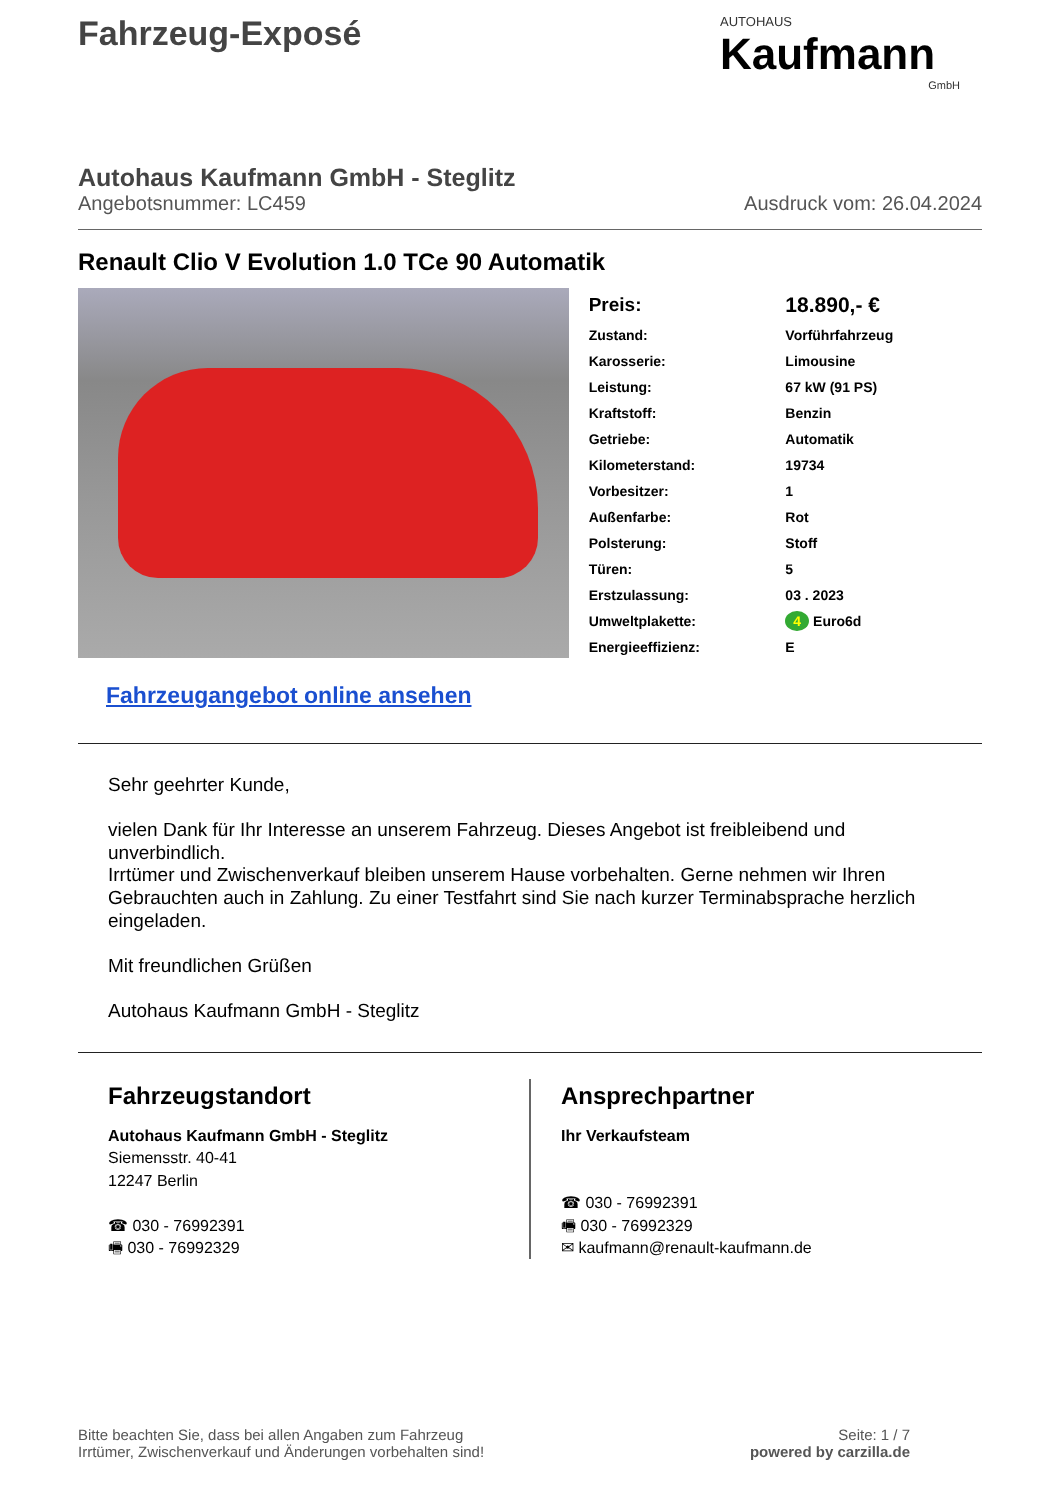Fahrzeug-Exposé
AUTOHAUS
Kaufmann
GmbH
Autohaus Kaufmann GmbH - Steglitz
Angebotsnummer: LC459 Ausdruck vom: 26.04.2024
Renault Clio V Evolution 1.0 TCe 90 Automatik
| Preis: | 18.890,- € |
| Zustand: | Vorführfahrzeug |
| Karosserie: | Limousine |
| Leistung: | 67 kW (91 PS) |
| Kraftstoff: | Benzin |
| Getriebe: | Automatik |
| Kilometerstand: | 19734 |
| Vorbesitzer: | 1 |
| Außenfarbe: | Rot |
| Polsterung: | Stoff |
| Türen: | 5 |
| Erstzulassung: | 03 . 2023 |
| Umweltplakette: | 4 Euro6d |
| Energieeffizienz: | E |
Fahrzeugangebot online ansehen
Sehr geehrter Kunde,
vielen Dank für Ihr Interesse an unserem Fahrzeug. Dieses Angebot ist freibleibend und unverbindlich.
Irrtümer und Zwischenverkauf bleiben unserem Hause vorbehalten. Gerne nehmen wir Ihren Gebrauchten auch in Zahlung. Zu einer Testfahrt sind Sie nach kurzer Terminabsprache herzlich eingeladen.
Mit freundlichen Grüßen
Autohaus Kaufmann GmbH - Steglitz
Fahrzeugstandort
Autohaus Kaufmann GmbH - Steglitz
Siemensstr. 40-41
12247 Berlin
☎ 030 - 76992391
🖷 030 - 76992329
Ansprechpartner
Ihr Verkaufsteam
☎ 030 - 76992391
🖷 030 - 76992329
✉ kaufmann@renault-kaufmann.de
Bitte beachten Sie, dass bei allen Angaben zum Fahrzeug
Irrtümer, Zwischenverkauf und Änderungen vorbehalten sind!
Seite: 1 / 7
powered by carzilla.de